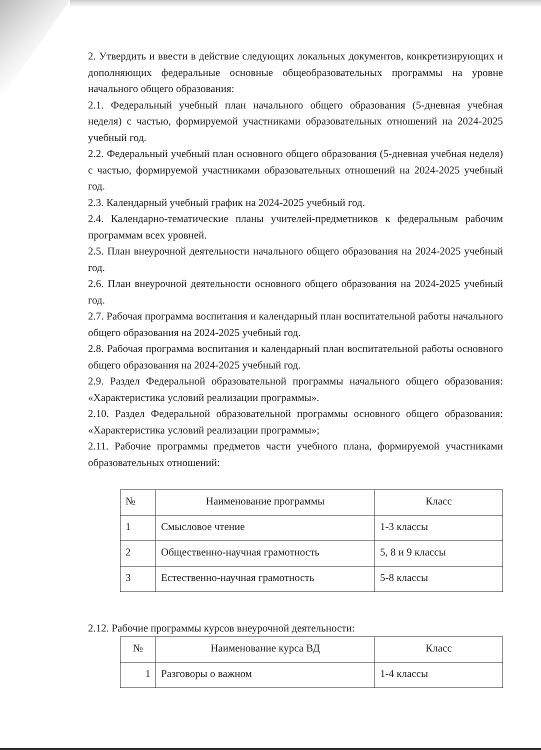2. Утвердить и ввести в действие следующих локальных документов, конкретизирующих и дополняющих федеральные основные общеобразовательных программы на уровне начального общего образования:
2.1. Федеральный учебный план начального общего образования (5-дневная учебная неделя) с частью, формируемой участниками образовательных отношений на 2024-2025 учебный год.
2.2. Федеральный учебный план основного общего образования (5-дневная учебная неделя) с частью, формируемой участниками образовательных отношений на 2024-2025 учебный год.
2.3. Календарный учебный график на 2024-2025 учебный год.
2.4. Календарно-тематические планы учителей-предметников к федеральным рабочим программам всех уровней.
2.5. План внеурочной деятельности начального общего образования на 2024-2025 учебный год.
2.6. План внеурочной деятельности основного общего образования на 2024-2025 учебный год.
2.7. Рабочая программа воспитания и календарный план воспитательной работы начального общего образования на 2024-2025 учебный год.
2.8. Рабочая программа воспитания и календарный план воспитательной работы основного общего образования на 2024-2025 учебный год.
2.9. Раздел Федеральной образовательной программы начального общего образования: «Характеристика условий реализации программы».
2.10. Раздел Федеральной образовательной программы основного общего образования: «Характеристика условий реализации программы»;
2.11. Рабочие программы предметов части учебного плана, формируемой участниками образовательных отношений:
| № | Наименование программы | Класс |
| --- | --- | --- |
| 1 | Смысловое чтение | 1-3 классы |
| 2 | Общественно-научная грамотность | 5, 8 и 9 классы |
| 3 | Естественно-научная грамотность | 5-8 классы |
2.12. Рабочие программы курсов внеурочной деятельности:
| № | Наименование курса ВД | Класс |
| --- | --- | --- |
| 1 | Разговоры о важном | 1-4 классы |